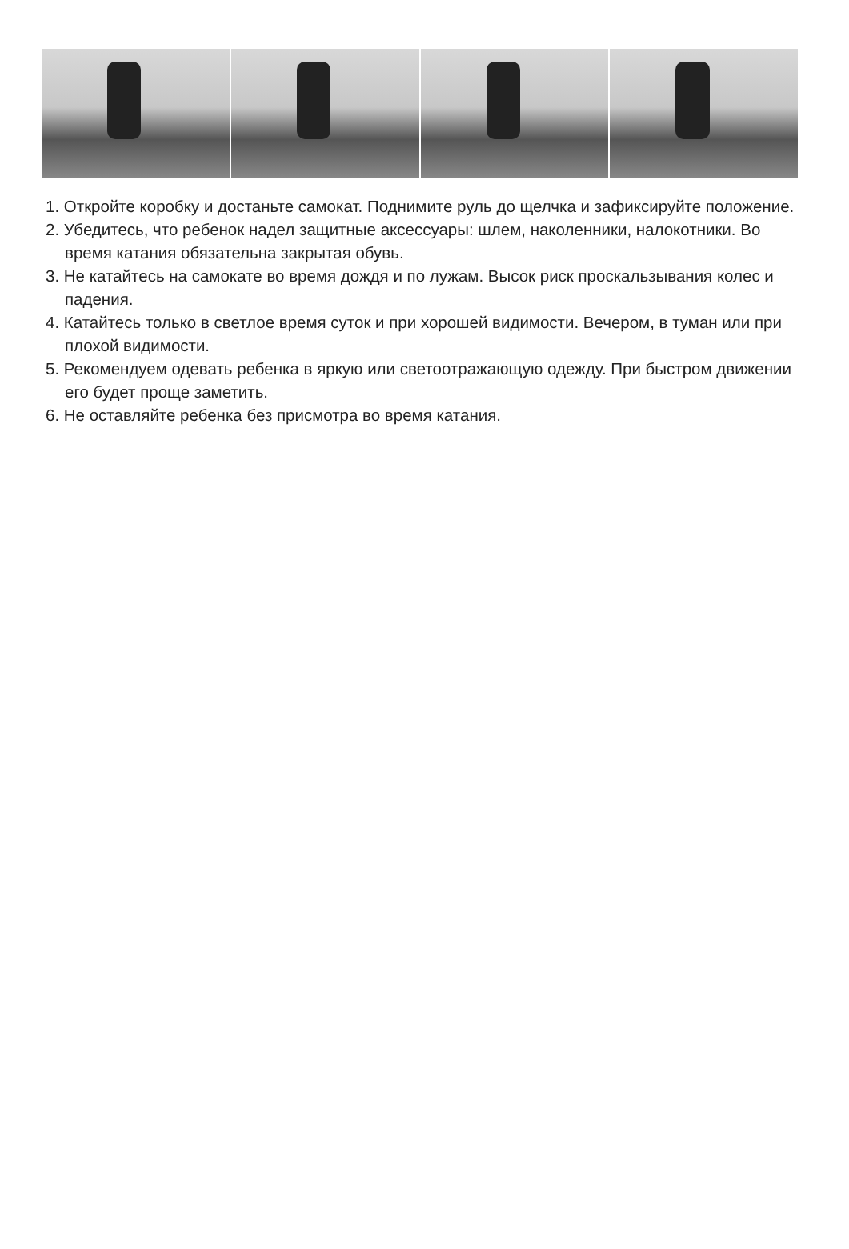1. Откройте коробку и достаньте самокат. Поднимите руль до щелчка и зафиксируйте положение.
2. Убедитесь, что ребенок надел защитные аксессуары: шлем, наколенники, налокотники. Во время катания обязательна закрытая обувь.
3. Не катайтесь на самокате во время дождя и по лужам. Высок риск проскальзывания колес и падения.
4. Катайтесь только в светлое время суток и при хорошей видимости. Вечером, в туман или при плохой видимости.
5. Рекомендуем одевать ребенка в яркую или светоотражающую одежду. При быстром движении его будет проще заметить.
6. Не оставляйте ребенка без присмотра во время катания.